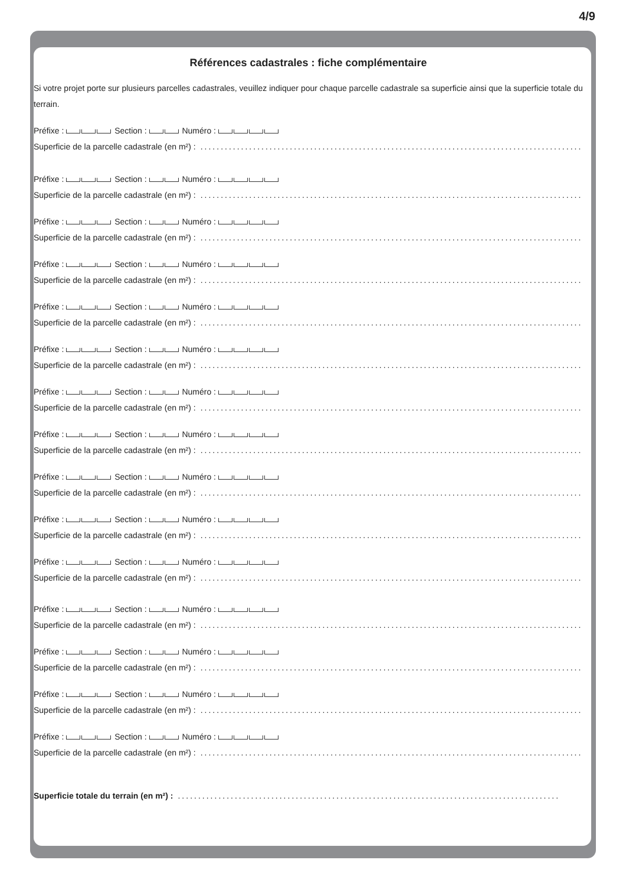4/9
Références cadastrales : fiche complémentaire
Si votre projet porte sur plusieurs parcelles cadastrales, veuillez indiquer pour chaque parcelle cadastrale sa superficie ainsi que la superficie totale du terrain.
Préfixe : Section : Numéro :
Superficie de la parcelle cadastrale (en m²) : ..............................................................................................
Préfixe : Section : Numéro :
Superficie de la parcelle cadastrale (en m²) : ..............................................................................................
Préfixe : Section : Numéro :
Superficie de la parcelle cadastrale (en m²) : ..............................................................................................
Préfixe : Section : Numéro :
Superficie de la parcelle cadastrale (en m²) : ..............................................................................................
Préfixe : Section : Numéro :
Superficie de la parcelle cadastrale (en m²) : ..............................................................................................
Préfixe : Section : Numéro :
Superficie de la parcelle cadastrale (en m²) : ..............................................................................................
Préfixe : Section : Numéro :
Superficie de la parcelle cadastrale (en m²) : ..............................................................................................
Préfixe : Section : Numéro :
Superficie de la parcelle cadastrale (en m²) : ..............................................................................................
Préfixe : Section : Numéro :
Superficie de la parcelle cadastrale (en m²) : ..............................................................................................
Préfixe : Section : Numéro :
Superficie de la parcelle cadastrale (en m²) : ..............................................................................................
Préfixe : Section : Numéro :
Superficie de la parcelle cadastrale (en m²) : ..............................................................................................
Préfixe : Section : Numéro :
Superficie de la parcelle cadastrale (en m²) : ..............................................................................................
Préfixe : Section : Numéro :
Superficie de la parcelle cadastrale (en m²) : ..............................................................................................
Préfixe : Section : Numéro :
Superficie de la parcelle cadastrale (en m²) : ..............................................................................................
Préfixe : Section : Numéro :
Superficie de la parcelle cadastrale (en m²) : ..............................................................................................
Superficie totale du terrain (en m²) : ..............................................................................................